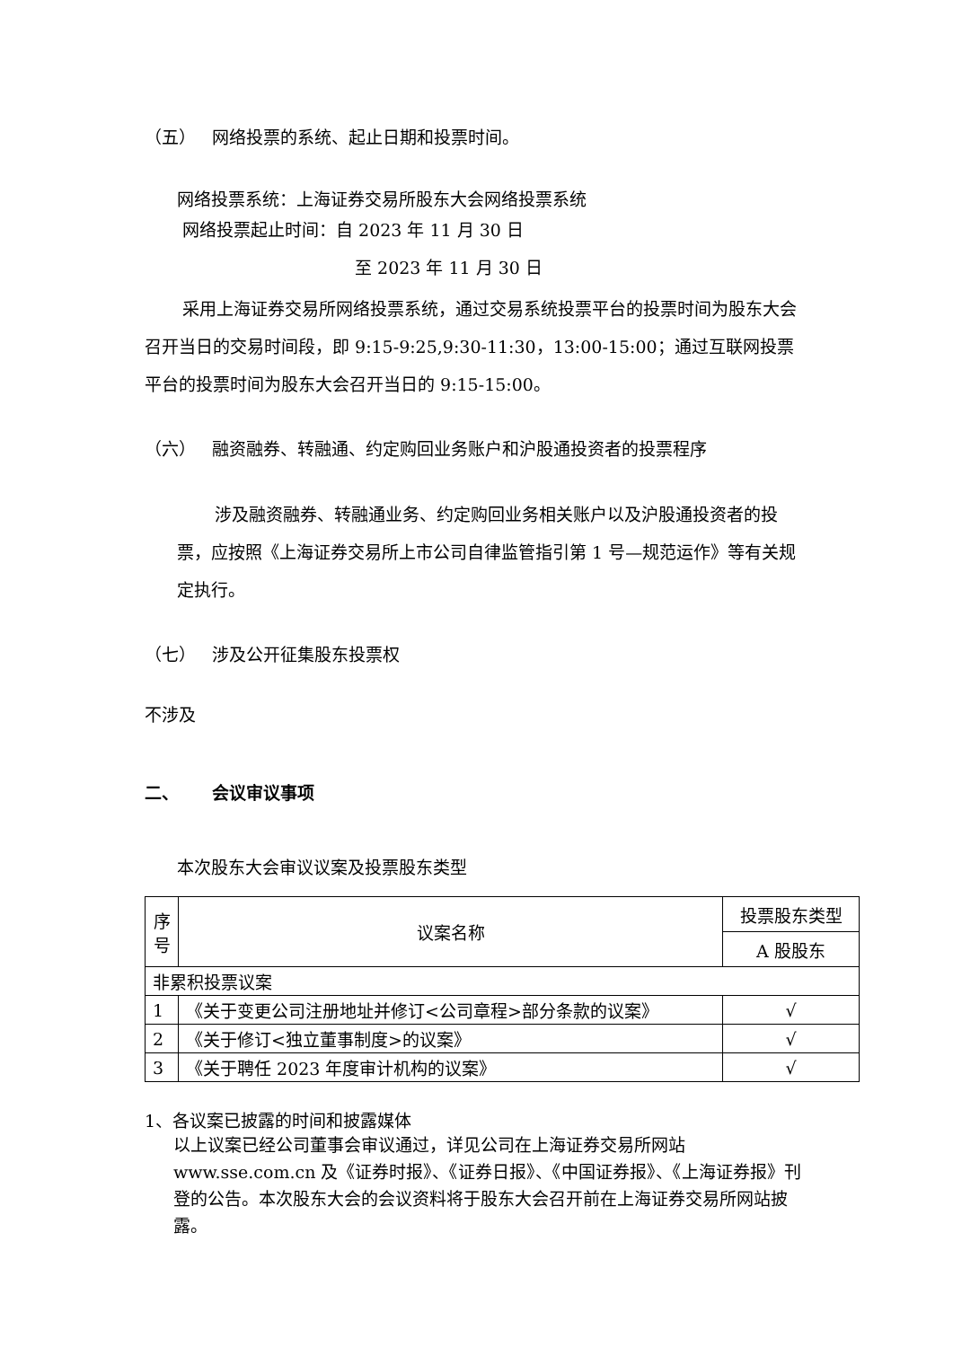（五） 网络投票的系统、起止日期和投票时间。
网络投票系统：上海证券交易所股东大会网络投票系统
网络投票起止时间：自 2023 年 11 月 30 日
至 2023 年 11 月 30 日
采用上海证券交易所网络投票系统，通过交易系统投票平台的投票时间为股东大会召开当日的交易时间段，即 9:15-9:25,9:30-11:30，13:00-15:00；通过互联网投票平台的投票时间为股东大会召开当日的 9:15-15:00。
（六） 融资融券、转融通、约定购回业务账户和沪股通投资者的投票程序
涉及融资融券、转融通业务、约定购回业务相关账户以及沪股通投资者的投票，应按照《上海证券交易所上市公司自律监管指引第 1 号—规范运作》等有关规定执行。
（七） 涉及公开征集股东投票权
不涉及
二、 会议审议事项
本次股东大会审议议案及投票股东类型
| 序号 | 议案名称 | 投票股东类型 |
| | | A 股股东 |
| 非累积投票议案 | | |
| 1 | 《关于变更公司注册地址并修订<公司章程>部分条款的议案》 | √ |
| 2 | 《关于修订<独立董事制度>的议案》 | √ |
| 3 | 《关于聘任 2023 年度审计机构的议案》 | √ |
1、各议案已披露的时间和披露媒体
以上议案已经公司董事会审议通过，详见公司在上海证券交易所网站 www.sse.com.cn 及《证券时报》、《证券日报》、《中国证券报》、《上海证券报》刊登的公告。本次股东大会的会议资料将于股东大会召开前在上海证券交易所网站披露。